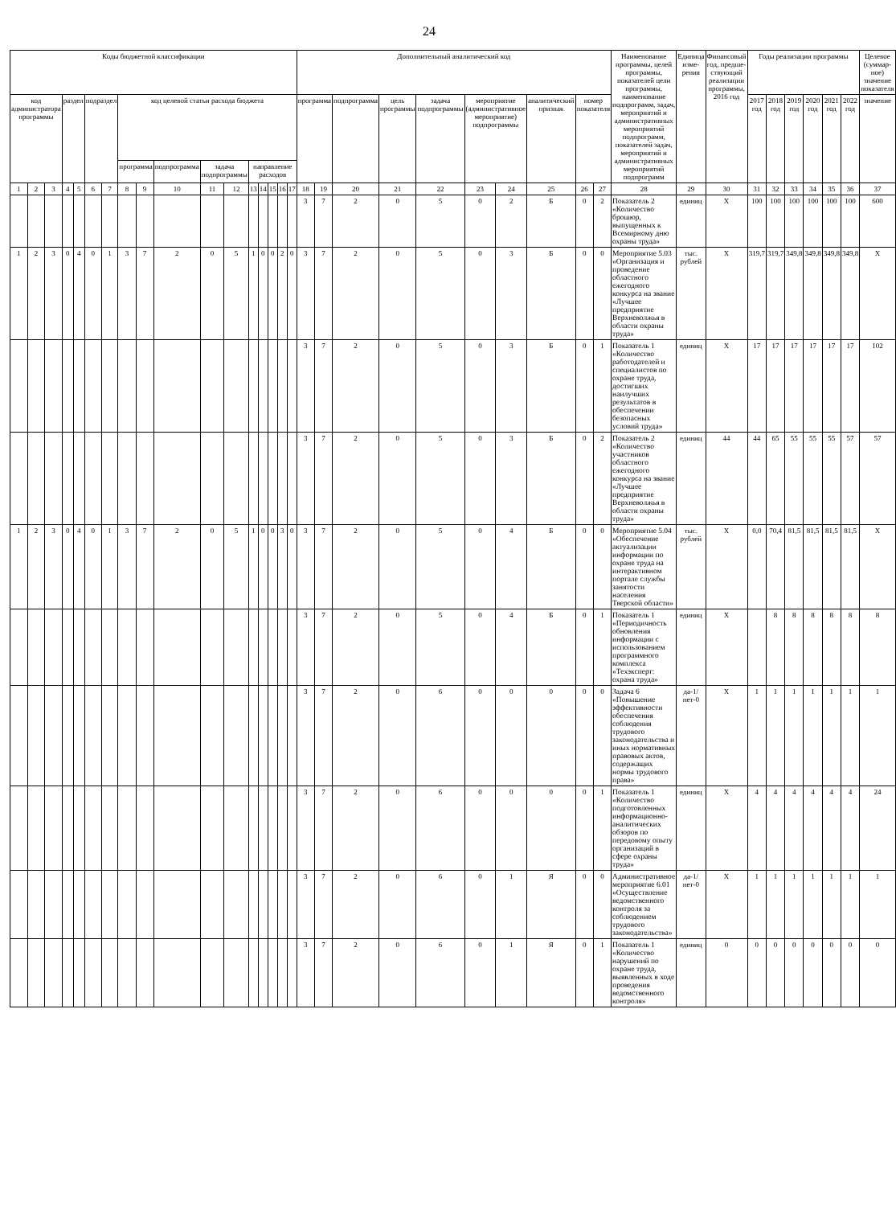24
| Коды бюджетной классификации | | | | | | | | | | | | | | | | | Дополнительный аналитический код | | | | | | | | | | Наименование программы, целей программы, показателей цели программы, наименование подпрограмм, задач, мероприятий и административных мероприятий подпрограмм, показателей задач, мероприятий и административных мероприятий подпрограмм | Единица изме-рения | Финансовый год, предше-ствующий реализации программы, 2016 год | Годы реализации программы | | | | | | Целевое (суммар-ное) значение показателя |
| --- | --- | --- | --- | --- | --- | --- | --- | --- | --- | --- | --- | --- | --- | --- | --- | --- | --- | --- | --- | --- | --- | --- | --- | --- | --- | --- | --- | --- | --- | --- | --- | --- | --- | --- | --- | --- |
| код администратора программы | | | раздел | | подраздел | | код целевой статьи расхода бюджета | | | | | | | | | | программа | | подпрограмма | цель программы | задача подпрограммы | мероприятие (административное мероприятие) подпрограммы | | аналитический признак | номер показателя | | | | | 2017 год | 2018 год | 2019 год | 2020 год | 2021 год | 2022 год | значение |
| | | | | | | | программа | | подпрограмма | задача подпрограммы | | направление расходов | | | | | | | | | | | | | | | | | | | | | | | | |
| 1 | 2 | 3 | 4 | 5 | 6 | 7 | 8 | 9 | 10 | 11 | 12 | 13 | 14 | 15 | 16 | 17 | 18 | 19 | 20 | 21 | 22 | 23 | 24 | 25 | 26 | 27 | 28 | 29 | 30 | 31 | 32 | 33 | 34 | 35 | 36 | 37 |
| | | | | | | | | | | | | | | | | | 3 | 7 | 2 | 0 | 5 | 0 | 2 | Б | 0 | 2 | Показатель 2 «Количество брошюр, выпущенных к Всемирному дню охраны труда» | единиц | X | 100 | 100 | 100 | 100 | 100 | 100 | 600 |
| 1 | 2 | 3 | 0 | 4 | 0 | 1 | 3 | 7 | 2 | 0 | 5 | 1 | 0 | 0 | 2 | 0 | 3 | 7 | 2 | 0 | 5 | 0 | 3 | Б | 0 | 0 | Мероприятие 5.03 «Организация и проведение областного ежегодного конкурса на звание «Лучшее предприятие Верхневолжья в области охраны труда» | тыс. рублей | X | 319,7 | 319,7 | 349,8 | 349,8 | 349,8 | 349,8 | X |
| | | | | | | | | | | | | | | | | | 3 | 7 | 2 | 0 | 5 | 0 | 3 | Б | 0 | 1 | Показатель 1 «Количество работодателей и специалистов по охране труда, достигших наилучших результатов в обеспечении безопасных условий труда» | единиц | X | 17 | 17 | 17 | 17 | 17 | 17 | 102 |
| | | | | | | | | | | | | | | | | | 3 | 7 | 2 | 0 | 5 | 0 | 3 | Б | 0 | 2 | Показатель 2 «Количество участников областного ежегодного конкурса на звание «Лучшее предприятие Верхневолжья в области охраны труда» | единиц | 44 | 44 | 65 | 55 | 55 | 55 | 57 | 57 |
| 1 | 2 | 3 | 0 | 4 | 0 | 1 | 3 | 7 | 2 | 0 | 5 | 1 | 0 | 0 | 3 | 0 | 3 | 7 | 2 | 0 | 5 | 0 | 4 | Б | 0 | 0 | Мероприятие 5.04 «Обеспечение актуализации информации по охране труда на интерактивном портале службы занятости населения Тверской области» | тыс. рублей | X | 0,0 | 70,4 | 81,5 | 81,5 | 81,5 | 81,5 | X |
| | | | | | | | | | | | | | | | | | 3 | 7 | 2 | 0 | 5 | 0 | 4 | Б | 0 | 1 | Показатель 1 «Периодичность обновления информации с использованием программного комплекса «Техэксперт: охрана труда» | единиц | X | | 8 | 8 | 8 | 8 | 8 | 8 |
| | | | | | | | | | | | | | | | | | 3 | 7 | 2 | 0 | 6 | 0 | 0 | 0 | 0 | 0 | Задача 6 «Повышение эффективности обеспечения соблюдения трудового законодательства и иных нормативных правовых актов, содержащих нормы трудового права» | да-1/ нет-0 | X | 1 | 1 | 1 | 1 | 1 | 1 | 1 |
| | | | | | | | | | | | | | | | | | 3 | 7 | 2 | 0 | 6 | 0 | 0 | 0 | 0 | 1 | Показатель 1 «Количество подготовленных информационно-аналитических обзоров по передовому опыту организаций в сфере охраны труда» | единиц | X | 4 | 4 | 4 | 4 | 4 | 4 | 24 |
| | | | | | | | | | | | | | | | | | 3 | 7 | 2 | 0 | 6 | 0 | 1 | Я | 0 | 0 | Административное мероприятие 6.01 «Осуществление ведомственного контроля за соблюдением трудового законодательства» | да-1/ нет-0 | X | 1 | 1 | 1 | 1 | 1 | 1 | 1 |
| | | | | | | | | | | | | | | | | | 3 | 7 | 2 | 0 | 6 | 0 | 1 | Я | 0 | 1 | Показатель 1 «Количество нарушений по охране труда, выявленных в ходе проведения ведомственного контроля» | единиц | 0 | 0 | 0 | 0 | 0 | 0 | 0 | 0 |